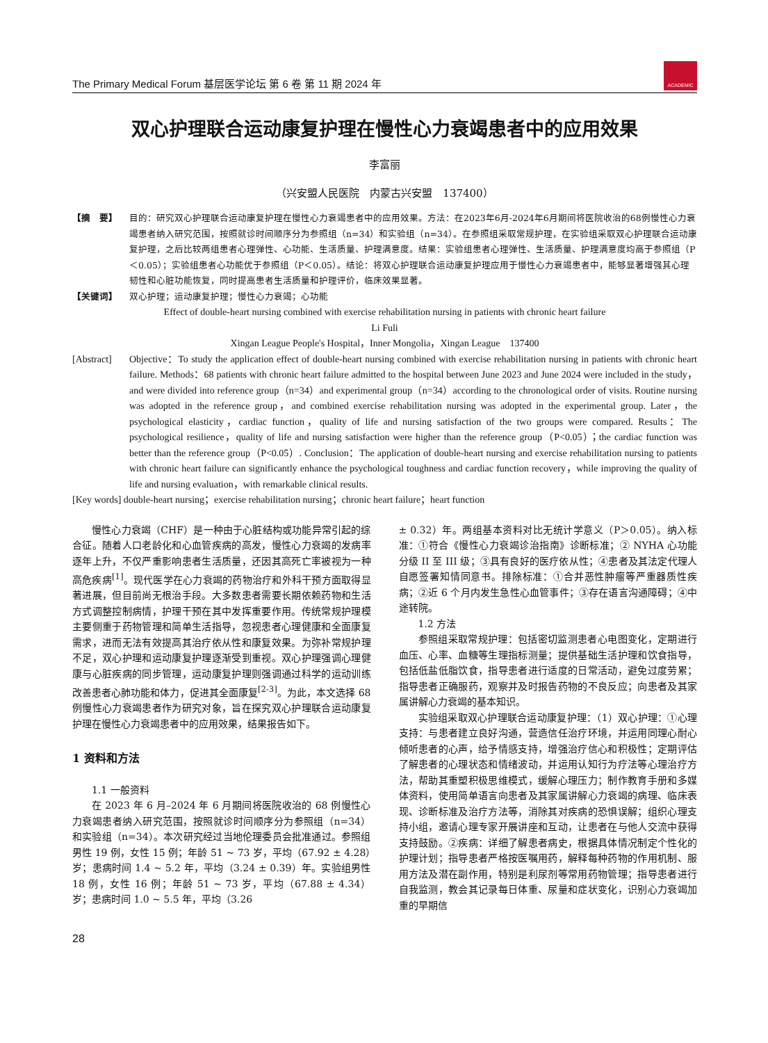The Primary Medical Forum 基层医学论坛 第 6 卷 第 11 期 2024 年
ACADEMIC
双心护理联合运动康复护理在慢性心力衰竭患者中的应用效果
李富丽
（兴安盟人民医院　内蒙古兴安盟　137400）
【摘　要】 目的：研究双心护理联合运动康复护理在慢性心力衰竭患者中的应用效果。方法：在2023年6月-2024年6月期间将医院收治的68例慢性心力衰竭患者纳入研究范围，按照就诊时间顺序分为参照组（n=34）和实验组（n=34）。在参照组采取常规护理，在实验组采取双心护理联合运动康复护理，之后比较两组患者心理弹性、心功能、生活质量、护理满意度。结果：实验组患者心理弹性、生活质量、护理满意度均高于参照组（P＜0.05）；实验组患者心功能优于参照组（P＜0.05）。结论：将双心护理联合运动康复护理应用于慢性心力衰竭患者中，能够显著增强其心理韧性和心脏功能恢复，同时提高患者生活质量和护理评价，临床效果显著。
【关键词】 双心护理；运动康复护理；慢性心力衰竭；心功能
Effect of double-heart nursing combined with exercise rehabilitation nursing in patients with chronic heart failure
Li Fuli
Xingan League People's Hospital，Inner Mongolia，Xingan League　137400
[Abstract] Objective：To study the application effect of double-heart nursing combined with exercise rehabilitation nursing in patients with chronic heart failure. Methods：68 patients with chronic heart failure admitted to the hospital between June 2023 and June 2024 were included in the study，and were divided into reference group（n=34）and experimental group（n=34）according to the chronological order of visits. Routine nursing was adopted in the reference group，and combined exercise rehabilitation nursing was adopted in the experimental group. Later，the psychological elasticity，cardiac function，quality of life and nursing satisfaction of the two groups were compared. Results：The psychological resilience，quality of life and nursing satisfaction were higher than the reference group（P<0.05）；the cardiac function was better than the reference group（P<0.05）. Conclusion：The application of double-heart nursing and exercise rehabilitation nursing to patients with chronic heart failure can significantly enhance the psychological toughness and cardiac function recovery，while improving the quality of life and nursing evaluation，with remarkable clinical results.
[Key words] double-heart nursing；exercise rehabilitation nursing；chronic heart failure；heart function
慢性心力衰竭（CHF）是一种由于心脏结构或功能异常引起的综合征。随着人口老龄化和心血管疾病的高发，慢性心力衰竭的发病率逐年上升，不仅严重影响患者生活质量，还因其高死亡率被视为一种高危疾病<sup>[1]</sup>。现代医学在心力衰竭的药物治疗和外科干预方面取得显著进展，但目前尚无根治手段。大多数患者需要长期依赖药物和生活方式调整控制病情，护理干预在其中发挥重要作用。传统常规护理模主要侧重于药物管理和简单生活指导，忽视患者心理健康和全面康复需求，进而无法有效提高其治疗依从性和康复效果。为弥补常规护理不足，双心护理和运动康复护理逐渐受到重视。双心护理强调心理健康与心脏疾病的同步管理，运动康复护理则强调通过科学的运动训练改善患者心肺功能和体力，促进其全面康复<sup>[2-3]</sup>。为此，本文选择 68 例慢性心力衰竭患者作为研究对象，旨在探究双心护理联合运动康复护理在慢性心力衰竭患者中的应用效果，结果报告如下。
1 资料和方法
1.1 一般资料
在 2023 年 6 月–2024 年 6 月期间将医院收治的 68 例慢性心力衰竭患者纳入研究范围，按照就诊时间顺序分为参照组（n=34）和实验组（n=34）。本次研究经过当地伦理委员会批准通过。参照组男性 19 例，女性 15 例；年龄 51 ~ 73 岁，平均（67.92 ± 4.28）岁；患病时间 1.4 ~ 5.2 年，平均（3.24 ± 0.39）年。实验组男性 18 例，女性 16 例；年龄 51 ~ 73 岁，平均（67.88 ± 4.34）岁；患病时间 1.0 ~ 5.5 年，平均（3.26
± 0.32）年。两组基本资料对比无统计学意义（P＞0.05）。纳入标准：①符合《慢性心力衰竭诊治指南》诊断标准；② NYHA 心功能分级 II 至 III 级；③具有良好的医疗依从性；④患者及其法定代理人自愿签署知情同意书。排除标准：①合并恶性肿瘤等严重器质性疾病；②近 6 个月内发生急性心血管事件；③存在语言沟通障碍；④中途转院。
1.2 方法
参照组采取常规护理：包括密切监测患者心电图变化，定期进行血压、心率、血糖等生理指标测量；提供基础生活护理和饮食指导，包括低盐低脂饮食，指导患者进行适度的日常活动，避免过度劳累；指导患者正确服药，观察并及时报告药物的不良反应；向患者及其家属讲解心力衰竭的基本知识。
实验组采取双心护理联合运动康复护理：（1）双心护理：①心理支持：与患者建立良好沟通，营造信任治疗环境，并运用同理心耐心倾听患者的心声，给予情感支持，增强治疗信心和积极性；定期评估了解患者的心理状态和情绪波动，并运用认知行为疗法等心理治疗方法，帮助其重塑积极思维模式，缓解心理压力；制作教育手册和多媒体资料，使用简单语言向患者及其家属讲解心力衰竭的病理、临床表现、诊断标准及治疗方法等，消除其对疾病的恐惧误解；组织心理支持小组，邀请心理专家开展讲座和互动，让患者在与他人交流中获得支持鼓励。②疾病：详细了解患者病史，根据具体情况制定个性化的护理计划；指导患者严格按医嘱用药，解释每种药物的作用机制、服用方法及潜在副作用，特别是利尿剂等常用药物管理；指导患者进行自我监测，教会其记录每日体重、尿量和症状变化，识别心力衰竭加重的早期信
28